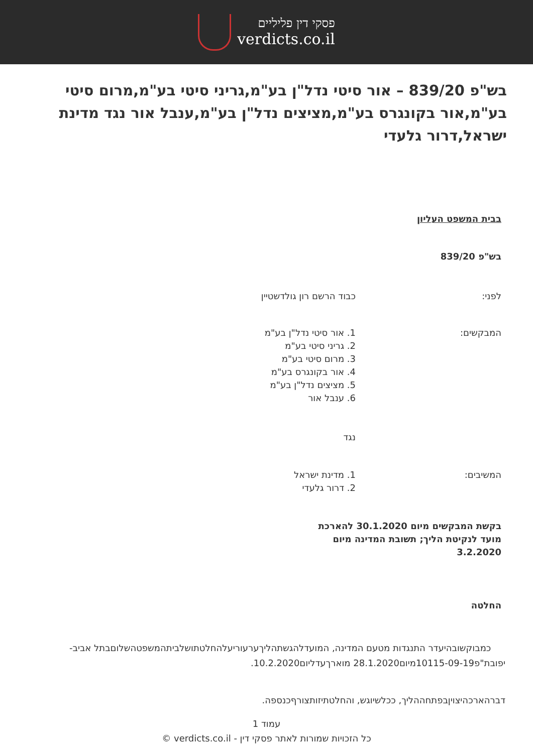פסקי דין פליליים
verdicts.co.il
בש"פ 839/20 – אור סיטי נדל"ן בע"מ,גריני סיטי בע"מ,מרום סיטי בע"מ,אור בקונגרס בע"מ,מציצים נדל"ן בע"מ,ענבל אור נגד מדינת ישראל,דרור גלעדי
בבית המשפט העליון
בש"פ 839/20
לפני: כבוד הרשם רון גולדשטיין
המבקשים: 1. אור סיטי נדל"ן בע"מ
2. גריני סיטי בע"מ
3. מרום סיטי בע"מ
4. אור בקונגרס בע"מ
5. מציצים נדל"ן בע"מ
6. ענבל אור
נגד
המשיבים: 1. מדינת ישראל
2. דרור גלעדי
בקשת המבקשים מיום 30.1.2020 להארכת מועד לנקיטת הליך; תשובת המדינה מיום 3.2.2020
החלטה
כמבוקשובהיעדר התנגדות מטעם המדינה, המועדלהגשתהליךערעוריעלהחלטתושלביתהמשפטהשלוםבתל אביב-יפובת"פ10115-09-19מיום28.1.2020 מוארךעדליום10.2.2020.
דברהארכהיצויןבפתחההליך, ככלשיוגש, והחלטתיזותצורףכנספה.
עמוד 1
כל הזכויות שמורות לאתר פסקי דין - verdicts.co.il ©